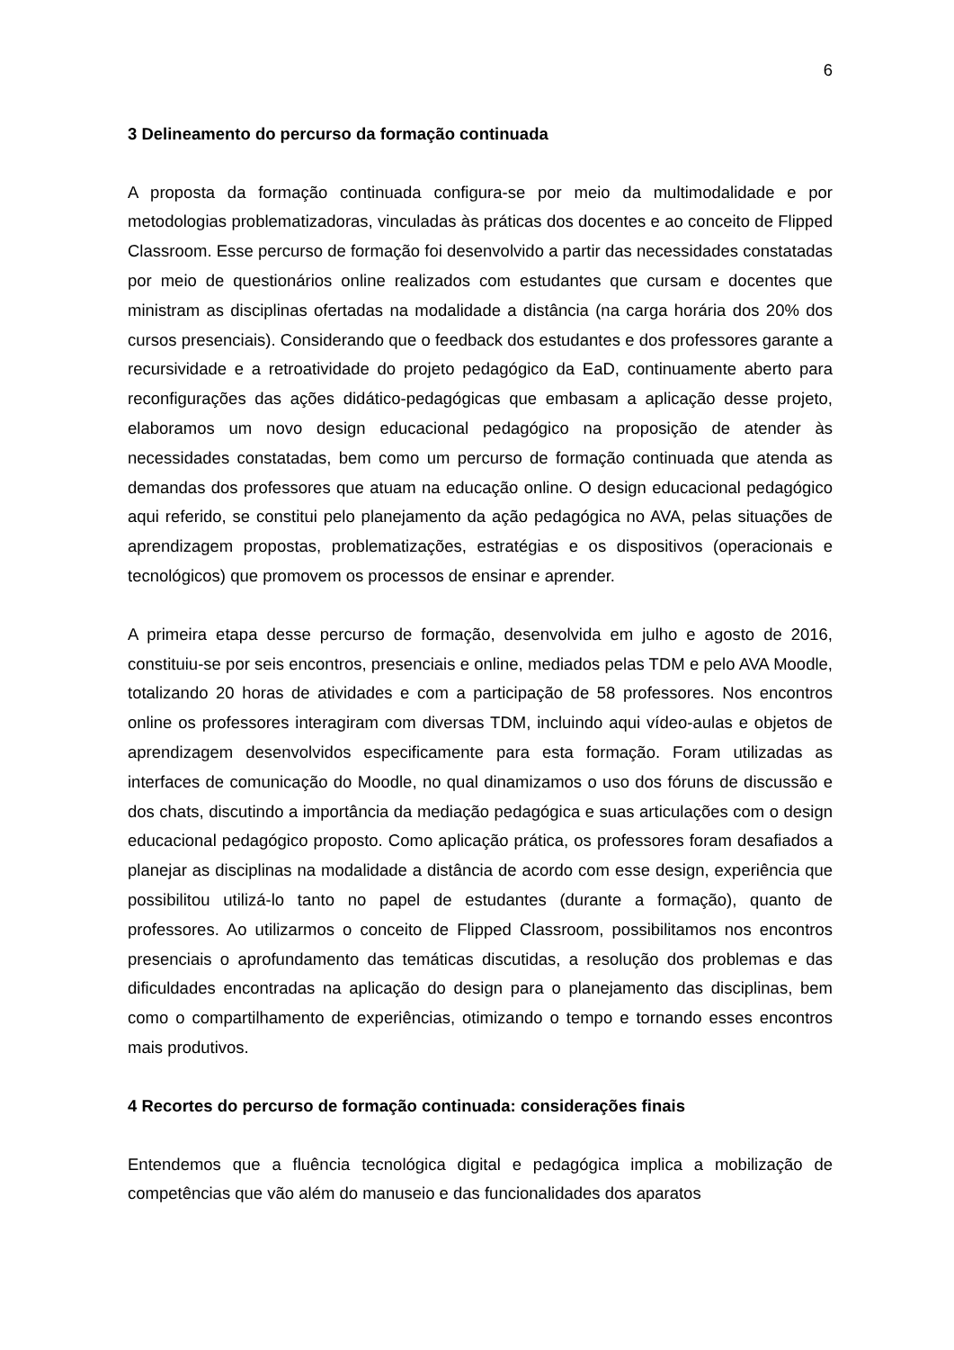6
3 Delineamento do percurso da formação continuada
A proposta da formação continuada configura-se por meio da multimodalidade e por metodologias problematizadoras, vinculadas às práticas dos docentes e ao conceito de Flipped Classroom. Esse percurso de formação foi desenvolvido a partir das necessidades constatadas por meio de questionários online realizados com estudantes que cursam e docentes que ministram as disciplinas ofertadas na modalidade a distância (na carga horária dos 20% dos cursos presenciais). Considerando que o feedback dos estudantes e dos professores garante a recursividade e a retroatividade do projeto pedagógico da EaD, continuamente aberto para reconfigurações das ações didático-pedagógicas que embasam a aplicação desse projeto, elaboramos um novo design educacional pedagógico na proposição de atender às necessidades constatadas, bem como um percurso de formação continuada que atenda as demandas dos professores que atuam na educação online. O design educacional pedagógico aqui referido, se constitui pelo planejamento da ação pedagógica no AVA, pelas situações de aprendizagem propostas, problematizações, estratégias e os dispositivos (operacionais e tecnológicos) que promovem os processos de ensinar e aprender.
A primeira etapa desse percurso de formação, desenvolvida em julho e agosto de 2016, constituiu-se por seis encontros, presenciais e online, mediados pelas TDM e pelo AVA Moodle, totalizando 20 horas de atividades e com a participação de 58 professores. Nos encontros online os professores interagiram com diversas TDM, incluindo aqui vídeo-aulas e objetos de aprendizagem desenvolvidos especificamente para esta formação. Foram utilizadas as interfaces de comunicação do Moodle, no qual dinamizamos o uso dos fóruns de discussão e dos chats, discutindo a importância da mediação pedagógica e suas articulações com o design educacional pedagógico proposto. Como aplicação prática, os professores foram desafiados a planejar as disciplinas na modalidade a distância de acordo com esse design, experiência que possibilitou utilizá-lo tanto no papel de estudantes (durante a formação), quanto de professores. Ao utilizarmos o conceito de Flipped Classroom, possibilitamos nos encontros presenciais o aprofundamento das temáticas discutidas, a resolução dos problemas e das dificuldades encontradas na aplicação do design para o planejamento das disciplinas, bem como o compartilhamento de experiências, otimizando o tempo e tornando esses encontros mais produtivos.
4 Recortes do percurso de formação continuada: considerações finais
Entendemos que a fluência tecnológica digital e pedagógica implica a mobilização de competências que vão além do manuseio e das funcionalidades dos aparatos